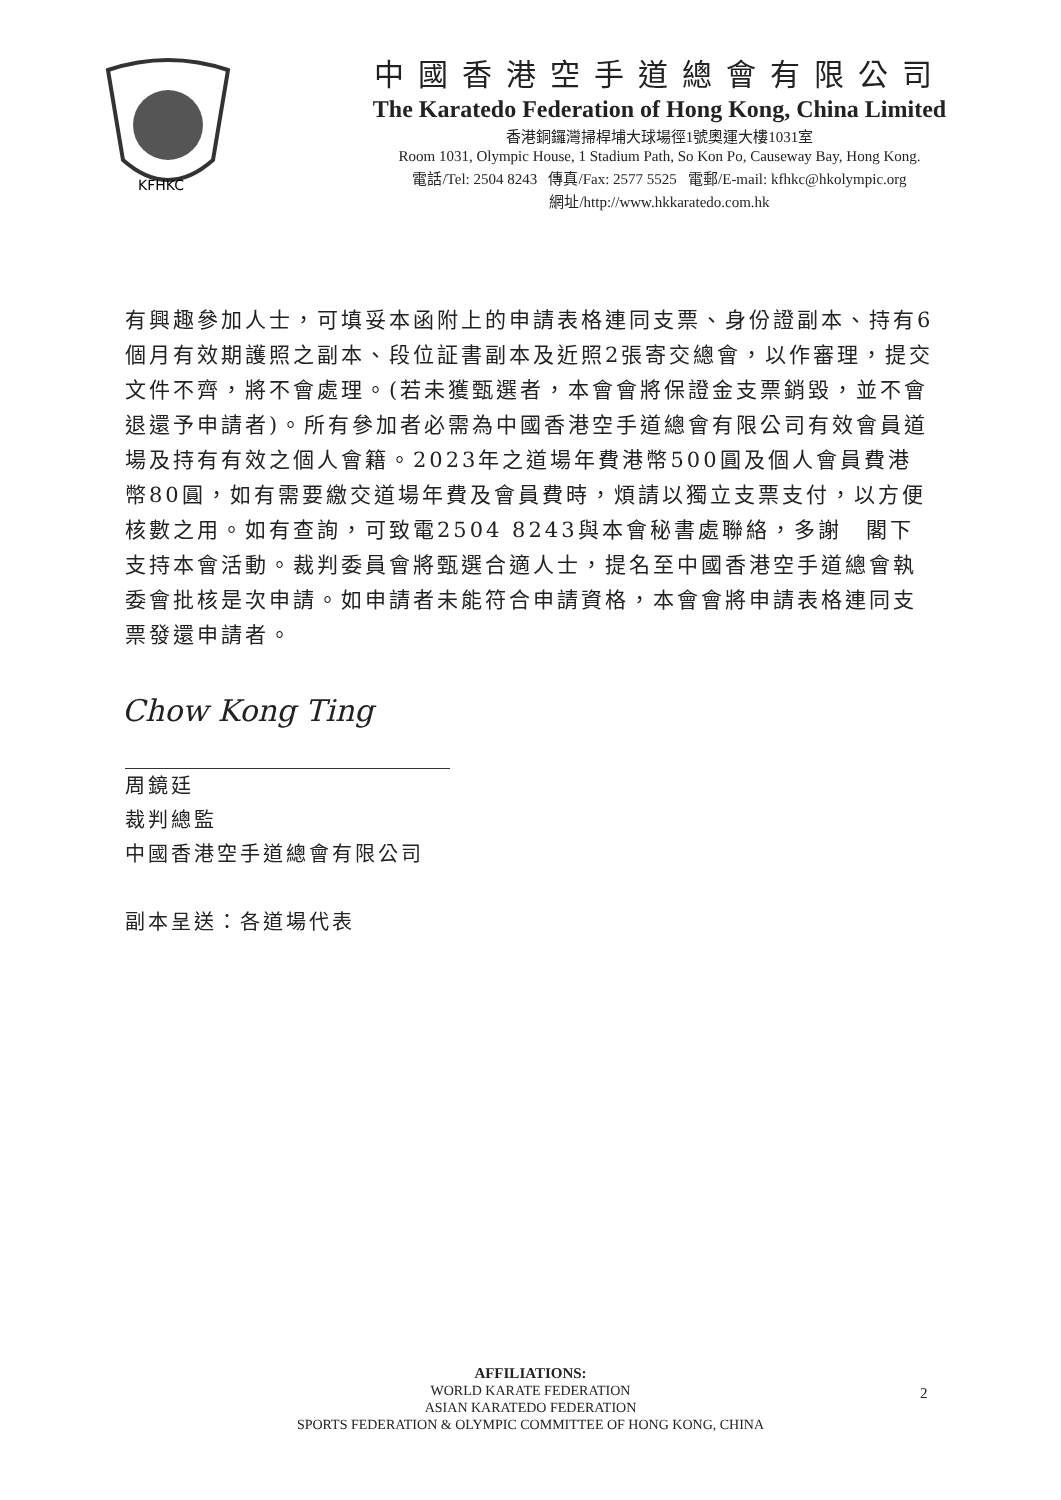KFHKC
中國香港空手道總會有限公司
The Karatedo Federation of Hong Kong, China Limited
香港銅鑼灣掃桿埔大球場徑1號奧運大樓1031室
Room 1031, Olympic House, 1 Stadium Path, So Kon Po, Causeway Bay, Hong Kong.
電話/Tel: 2504 8243 傳真/Fax: 2577 5525 電郵/E-mail: kfhkc@hkolympic.org
網址/http://www.hkkaratedo.com.hk
有興趣參加人士，可填妥本函附上的申請表格連同支票、身份證副本、持有6個月有效期護照之副本、段位証書副本及近照2張寄交總會，以作審理，提交文件不齊，將不會處理。(若未獲甄選者，本會會將保證金支票銷毀，並不會退還予申請者)。所有參加者必需為中國香港空手道總會有限公司有效會員道場及持有有效之個人會籍。2023年之道場年費港幣500圓及個人會員費港幣80圓，如有需要繳交道場年費及會員費時，煩請以獨立支票支付，以方便核數之用。如有查詢，可致電2504 8243與本會秘書處聯絡，多謝　閣下支持本會活動。裁判委員會將甄選合適人士，提名至中國香港空手道總會執委會批核是次申請。如申請者未能符合申請資格，本會會將申請表格連同支票發還申請者。
Chow Kong Ting
周鏡廷
裁判總監
中國香港空手道總會有限公司
副本呈送：各道場代表
AFFILIATIONS:
WORLD KARATE FEDERATION
ASIAN KARATEDO FEDERATION
SPORTS FEDERATION & OLYMPIC COMMITTEE OF HONG KONG, CHINA
2